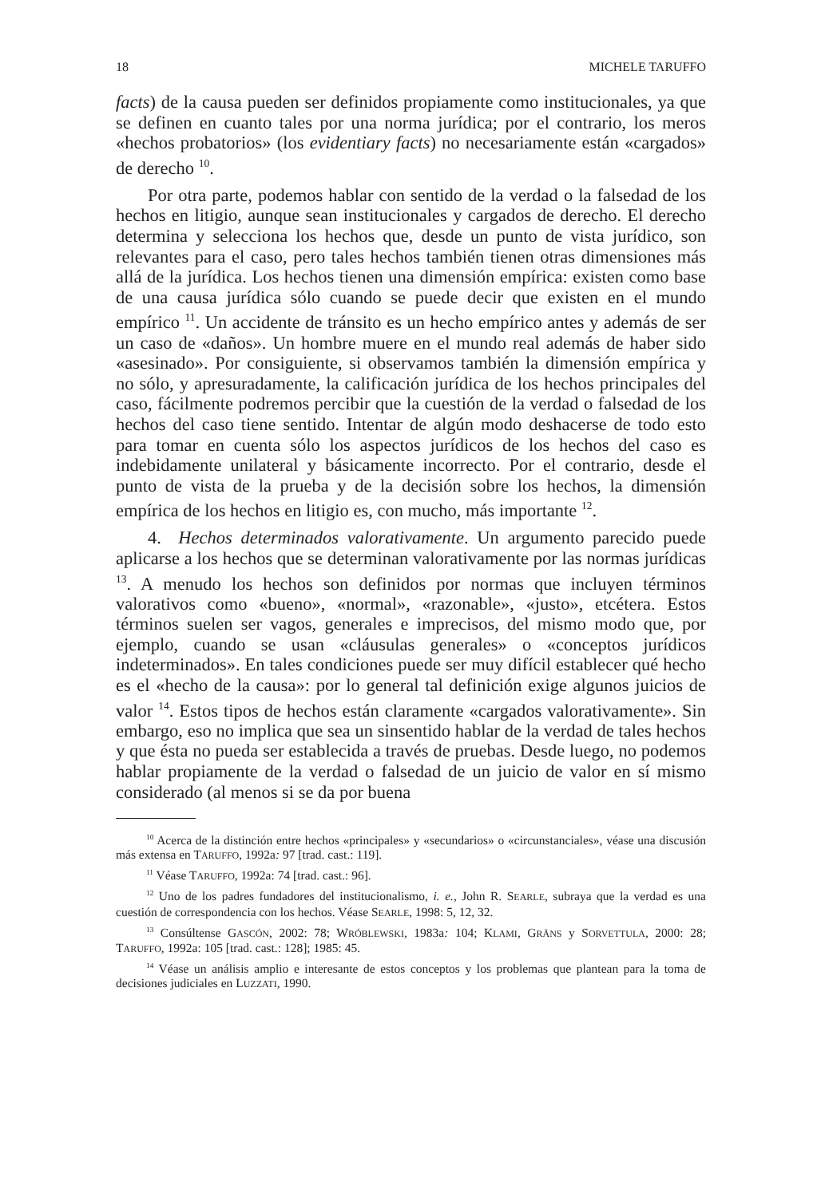18 MICHELE TARUFFO
facts) de la causa pueden ser definidos propiamente como institucionales, ya que se definen en cuanto tales por una norma jurídica; por el contrario, los meros «hechos probatorios» (los evidentiary facts) no necesariamente están «cargados» de derecho <sup>10</sup>.
Por otra parte, podemos hablar con sentido de la verdad o la falsedad de los hechos en litigio, aunque sean institucionales y cargados de derecho. El derecho determina y selecciona los hechos que, desde un punto de vista jurídico, son relevantes para el caso, pero tales hechos también tienen otras dimensiones más allá de la jurídica. Los hechos tienen una dimensión empírica: existen como base de una causa jurídica sólo cuando se puede decir que existen en el mundo empírico <sup>11</sup>. Un accidente de tránsito es un hecho empírico antes y además de ser un caso de «daños». Un hombre muere en el mundo real además de haber sido «asesinado». Por consiguiente, si observamos también la dimensión empírica y no sólo, y apresuradamente, la calificación jurídica de los hechos principales del caso, fácilmente podremos percibir que la cuestión de la verdad o falsedad de los hechos del caso tiene sentido. Intentar de algún modo deshacerse de todo esto para tomar en cuenta sólo los aspectos jurídicos de los hechos del caso es indebidamente unilateral y básicamente incorrecto. Por el contrario, desde el punto de vista de la prueba y de la decisión sobre los hechos, la dimensión empírica de los hechos en litigio es, con mucho, más importante <sup>12</sup>.
4. Hechos determinados valorativamente. Un argumento parecido puede aplicarse a los hechos que se determinan valorativamente por las normas jurídicas <sup>13</sup>. A menudo los hechos son definidos por normas que incluyen términos valorativos como «bueno», «normal», «razonable», «justo», etcétera. Estos términos suelen ser vagos, generales e imprecisos, del mismo modo que, por ejemplo, cuando se usan «cláusulas generales» o «conceptos jurídicos indeterminados». En tales condiciones puede ser muy difícil establecer qué hecho es el «hecho de la causa»: por lo general tal definición exige algunos juicios de valor <sup>14</sup>. Estos tipos de hechos están claramente «cargados valorativamente». Sin embargo, eso no implica que sea un sinsentido hablar de la verdad de tales hechos y que ésta no pueda ser establecida a través de pruebas. Desde luego, no podemos hablar propiamente de la verdad o falsedad de un juicio de valor en sí mismo considerado (al menos si se da por buena
<sup>10</sup> Acerca de la distinción entre hechos «principales» y «secundarios» o «circunstanciales», véase una discusión más extensa en TARUFFO, 1992a: 97 [trad. cast.: 119].
<sup>11</sup> Véase TARUFFO, 1992a: 74 [trad. cast.: 96].
<sup>12</sup> Uno de los padres fundadores del institucionalismo, i. e., John R. SEARLE, subraya que la verdad es una cuestión de correspondencia con los hechos. Véase SEARLE, 1998: 5, 12, 32.
<sup>13</sup> Consúltense GASCÓN, 2002: 78; WRÓBLEWSKI, 1983a: 104; KLAMI, GRÄNS y SORVETTULA, 2000: 28; TARUFFO, 1992a: 105 [trad. cast.: 128]; 1985: 45.
<sup>14</sup> Véase un análisis amplio e interesante de estos conceptos y los problemas que plantean para la toma de decisiones judiciales en LUZZATI, 1990.